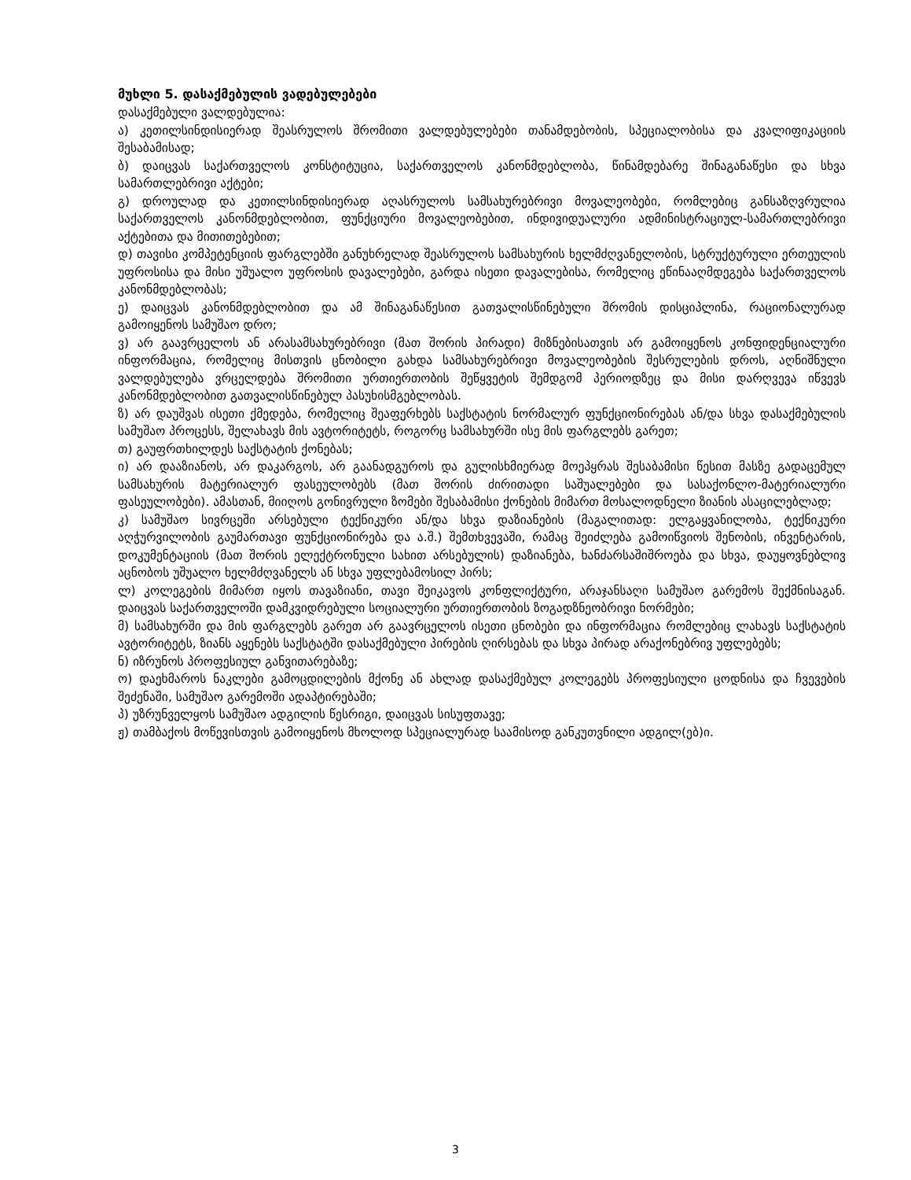მუხლი 5. დასაქმებულის ვადებულებები
დასაქმებული ვალდებულია:
ა) კეთილსინდისიერად შეასრულოს შრომითი ვალდებულებები თანამდებობის, სპეციალობისა და კვალიფიკაციის შესაბამისად;
ბ) დაიცვას საქართველოს კონსტიტუცია, საქართველოს კანონმდებლობა, წინამდებარე შინაგანაწესი და სხვა სამართლებრივი აქტები;
გ) დროულად და კეთილსინდისიერად აღასრულოს სამსახურებრივი მოვალეობები, რომლებიც განსაზღვრულია საქართველოს კანონმდებლობით, ფუნქციური მოვალეობებით, ინდივიდუალური ადმინისტრაციულ-სამართლებრივი აქტებითა და მითითებებით;
დ) თავისი კომპეტენციის ფარგლებში განუხრელად შეასრულოს სამსახურის ხელმძღვანელობის, სტრუქტურული ერთეულის უფროსისა და მისი უშუალო უფროსის დავალებები, გარდა ისეთი დავალებისა, რომელიც ეწინააღმდეგება საქართველოს კანონმდებლობას;
ე) დაიცვას კანონმდებლობით და ამ შინაგანაწესით გათვალისწინებული შრომის დისციპლინა, რაციონალურად გამოიყენოს სამუშაო დრო;
ვ) არ გაავრცელოს ან არასამსახურებრივი (მათ შორის პირადი) მიზნებისათვის არ გამოიყენოს კონფიდენციალური ინფორმაცია, რომელიც მისთვის ცნობილი გახდა სამსახურებრივი მოვალეობების შესრულების დროს, აღნიშნული ვალდებულება ვრცელდება შრომითი ურთიერთობის შეწყვეტის შემდგომ პერიოდზეც და მისი დარღვევა იწვევს კანონმდებლობით გათვალისწინებულ პასუხისმგებლობას.
ზ) არ დაუშვას ისეთი ქმედება, რომელიც შეაფერხებს საქსტატის ნორმალურ ფუნქციონირებას ან/და სხვა დასაქმებულის სამუშაო პროცესს, შელახავს მის ავტორიტეტს, როგორც სამსახურში ისე მის ფარგლებს გარეთ;
თ) გაუფრთხილდეს საქსტატის ქონებას;
ი) არ დააზიანოს, არ დაკარგოს, არ გაანადგუროს და გულისხმიერად მოეპყრას შესაბამისი წესით მასზე გადაცემულ სამსახურის მატერიალურ ფასეულობებს (მათ შორის ძირითადი საშუალებები და სასაქონლო-მატერიალური ფასეულობები). ამასთან, მიიღოს გონივრული ზომები შესაბამისი ქონების მიმართ მოსალოდნელი ზიანის ასაცილებლად;
კ) სამუშაო სივრცეში არსებული ტექნიკური ან/და სხვა დაზიანების (მაგალითად: ელგაყვანილობა, ტექნიკური აღჭურვილობის გაუმართავი ფუნქციონირება და ა.შ.) შემთხვევაში, რამაც შეიძლება გამოიწვიოს შენობის, ინვენტარის, დოკუმენტაციის (მათ შორის ელექტრონული სახით არსებულის) დაზიანება, ხანძარსაშიშროება და სხვა, დაუყოვნებლივ აცნობოს უშუალო ხელმძღვანელს ან სხვა უფლებამოსილ პირს;
ლ) კოლეგების მიმართ იყოს თავაზიანი, თავი შეიკავოს კონფლიქტური, არაჯანსაღი სამუშაო გარემოს შექმნისაგან. დაიცვას საქართველოში დამკვიდრებული სოციალური ურთიერთობის ზოგადზნეობრივი ნორმები;
მ) სამსახურში და მის ფარგლებს გარეთ არ გაავრცელოს ისეთი ცნობები და ინფორმაცია რომლებიც ლახავს საქსტატის ავტორიტეტს, ზიანს აყენებს საქსტატში დასაქმებული პირების ღირსებას და სხვა პირად არაქონებრივ უფლებებს;
ნ) იზრუნოს პროფესიულ განვითარებაზე;
ო) დაეხმაროს ნაკლები გამოცდილების მქონე ან ახლად დასაქმებულ კოლეგებს პროფესიული ცოდნისა და ჩვევების შეძენაში, სამუშაო გარემოში ადაპტირებაში;
პ) უზრუნველყოს სამუშაო ადგილის წესრიგი, დაიცვას სისუფთავე;
ჟ) თამბაქოს მოწევისთვის გამოიყენოს მხოლოდ სპეციალურად საამისოდ განკუთვნილი ადგილ(ებ)ი.
3